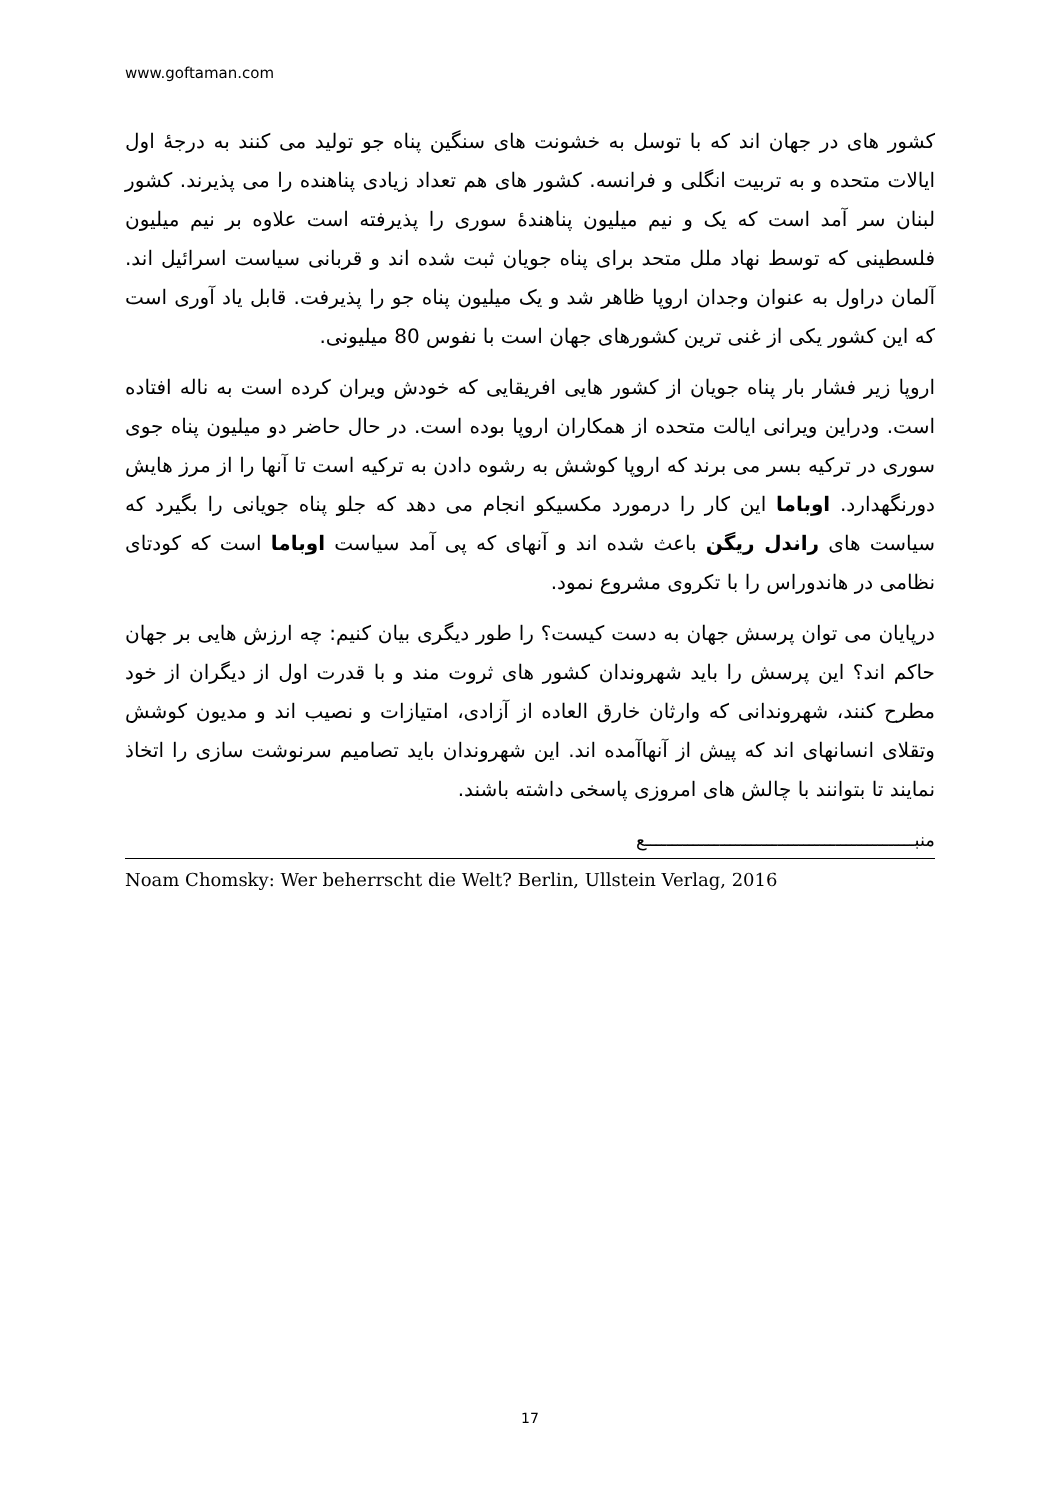www.goftaman.com
کشور های در جهان اند که با توسل به خشونت های سنگین پناه جو تولید می کنند به درجهٔ اول ایالات متحده و به تربیت انگلی و فرانسه. کشور های هم تعداد زیادی پناهنده را می پذیرند. کشور لبنان سر آمد است که یک و نیم میلیون پناهندهٔ سوری را پذیرفته است علاوه بر نیم میلیون فلسطینی که توسط نهاد ملل متحد برای پناه جویان ثبت شده اند و قربانی سیاست اسرائیل اند. آلمان دراول به عنوان وجدان اروپا ظاهر شد و یک میلیون پناه جو را پذیرفت. قابل یاد آوری است که این کشور یکی از غنی ترین کشورهای جهان است با نفوس 80 میلیونی.
اروپا زیر فشار بار پناه جویان از کشور هایی افریقایی که خودش ویران کرده است به ناله افتاده است. ودراین ویرانی ایالت متحده از همکاران اروپا بوده است. در حال حاضر دو میلیون پناه جوی سوری در ترکیه بسر می برند که اروپا کوشش به رشوه دادن به ترکیه است تا آنها را از مرز هایش دورنگهدارد. اوباما این کار را درمورد مکسیکو انجام می دهد که جلو پناه جویانی را بگیرد که سیاست های راندل ریگن باعث شده اند و آنهای که پی آمد سیاست اوباما است که کودتای نظامی در هاندوراس را با تکروی مشروع نمود.
درپایان می توان پرسش جهان به دست کیست؟ را طور دیگری بیان کنیم: چه ارزش هایی بر جهان حاکم اند؟ این پرسش را باید شهروندان کشور های ثروت مند و با قدرت اول از دیگران از خود مطرح کنند، شهروندانی که وارثان خارق العاده از آزادی، امتیازات و نصیب اند و مدیون کوشش وتقلای انسانهای اند که پیش از آنهاآمده اند. این شهروندان باید تصامیم سرنوشت سازی را اتخاذ نمایند تا بتوانند با چالش های امروزی پاسخی داشته باشند.
منبـــــــــــــــــــــــــــــــــــــــــــــــــــع
Noam Chomsky: Wer beherrscht die Welt? Berlin, Ullstein Verlag, 2016
17